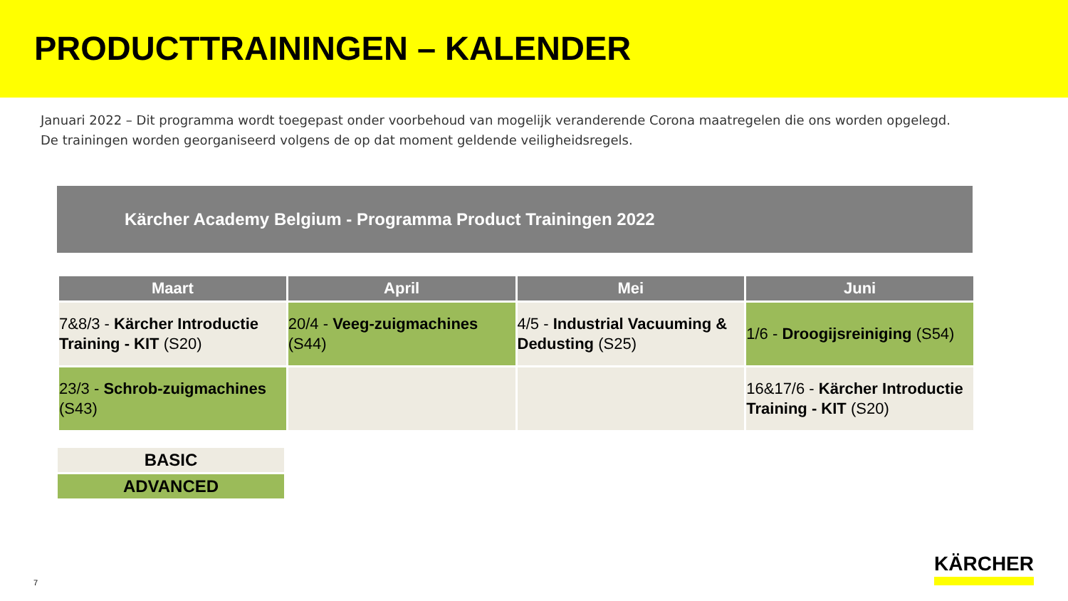PRODUCTTRAININGEN – KALENDER
Januari 2022 – Dit programma wordt toegepast onder voorbehoud van mogelijk veranderende Corona maatregelen die ons worden opgelegd.
De trainingen worden georganiseerd volgens de op dat moment geldende veiligheidsregels.
Kärcher Academy Belgium - Programma Product Trainingen 2022
| Maart | April | Mei | Juni |
| --- | --- | --- | --- |
| 7&8/3 - Kärcher Introductie Training - KIT (S20) | 20/4 - Veeg-zuigmachines (S44) | 4/5 - Industrial Vacuuming & Dedusting (S25) | 1/6 - Droogijsreiniging (S54) |
| 23/3 - Schrob-zuigmachines (S43) | | | 16&17/6 - Kärcher Introductie Training - KIT (S20) |
BASIC
ADVANCED
7 KÄRCHER